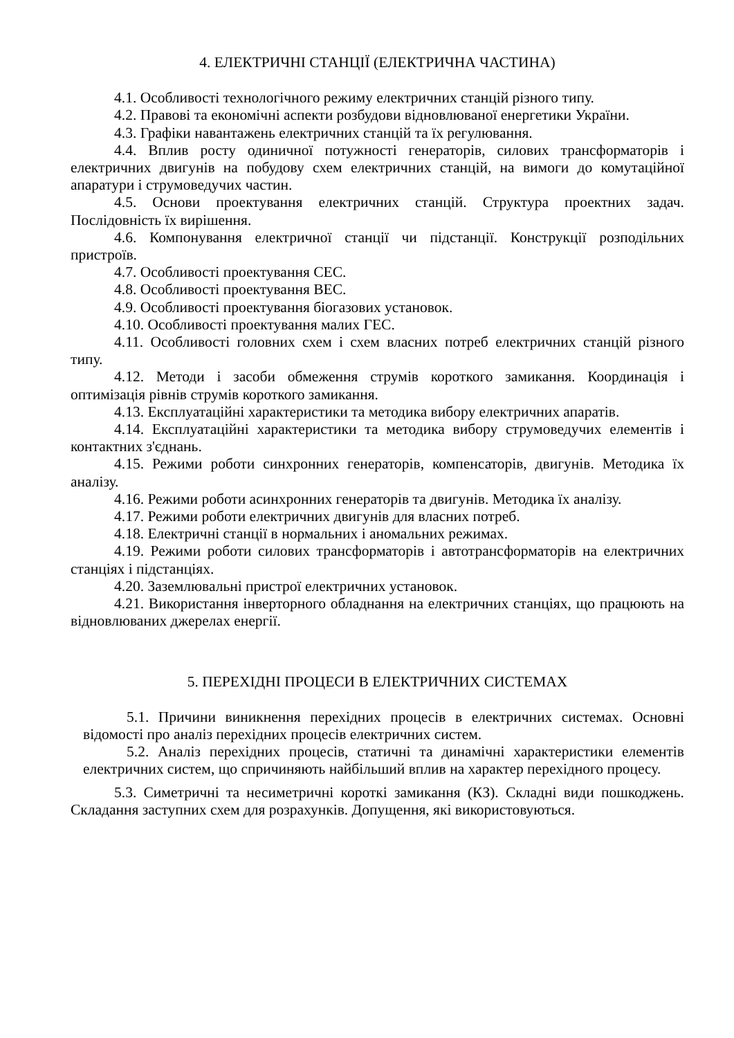4. ЕЛЕКТРИЧНІ СТАНЦІЇ (ЕЛЕКТРИЧНА ЧАСТИНА)
4.1. Особливості технологічного режиму електричних станцій різного типу.
4.2. Правові та економічні аспекти розбудови відновлюваної енергетики України.
4.3. Графіки навантажень електричних станцій та їх регулювання.
4.4. Вплив росту одиничної потужності генераторів, силових трансформаторів і електричних двигунів на побудову схем електричних станцій, на вимоги до комутаційної апаратури і струмоведучих частин.
4.5. Основи проектування електричних станцій. Структура проектних задач. Послідовність їх вирішення.
4.6. Компонування електричної станції чи підстанції. Конструкції розподільних пристроїв.
4.7. Особливості проектування СЕС.
4.8. Особливості проектування ВЕС.
4.9. Особливості проектування біогазових установок.
4.10. Особливості проектування малих ГЕС.
4.11. Особливості головних схем і схем власних потреб електричних станцій різного типу.
4.12. Методи і засоби обмеження струмів короткого замикання. Координація і оптимізація рівнів струмів короткого замикання.
4.13. Експлуатаційні характеристики та методика вибору електричних апаратів.
4.14. Експлуатаційні характеристики та методика вибору струмоведучих елементів і контактних з'єднань.
4.15. Режими роботи синхронних генераторів, компенсаторів, двигунів. Методика їх аналізу.
4.16. Режими роботи асинхронних генераторів та двигунів. Методика їх аналізу.
4.17. Режими роботи електричних двигунів для власних потреб.
4.18. Електричні станції в нормальних і аномальних режимах.
4.19. Режими роботи силових трансформаторів і автотрансформаторів на електричних станціях і підстанціях.
4.20. Заземлювальні пристрої електричних установок.
4.21. Використання інверторного обладнання на електричних станціях, що працюють на відновлюваних джерелах енергії.
5. ПЕРЕХІДНІ ПРОЦЕСИ В ЕЛЕКТРИЧНИХ СИСТЕМАХ
5.1. Причини виникнення перехідних процесів в електричних системах. Основні відомості про аналіз перехідних процесів електричних систем.
5.2. Аналіз перехідних процесів, статичні та динамічні характеристики елементів електричних систем, що спричиняють найбільший вплив на характер перехідного процесу.
5.3. Симетричні та несиметричні короткі замикання (КЗ). Складні види пошкоджень. Складання заступних схем для розрахунків. Допущення, які використовуються.